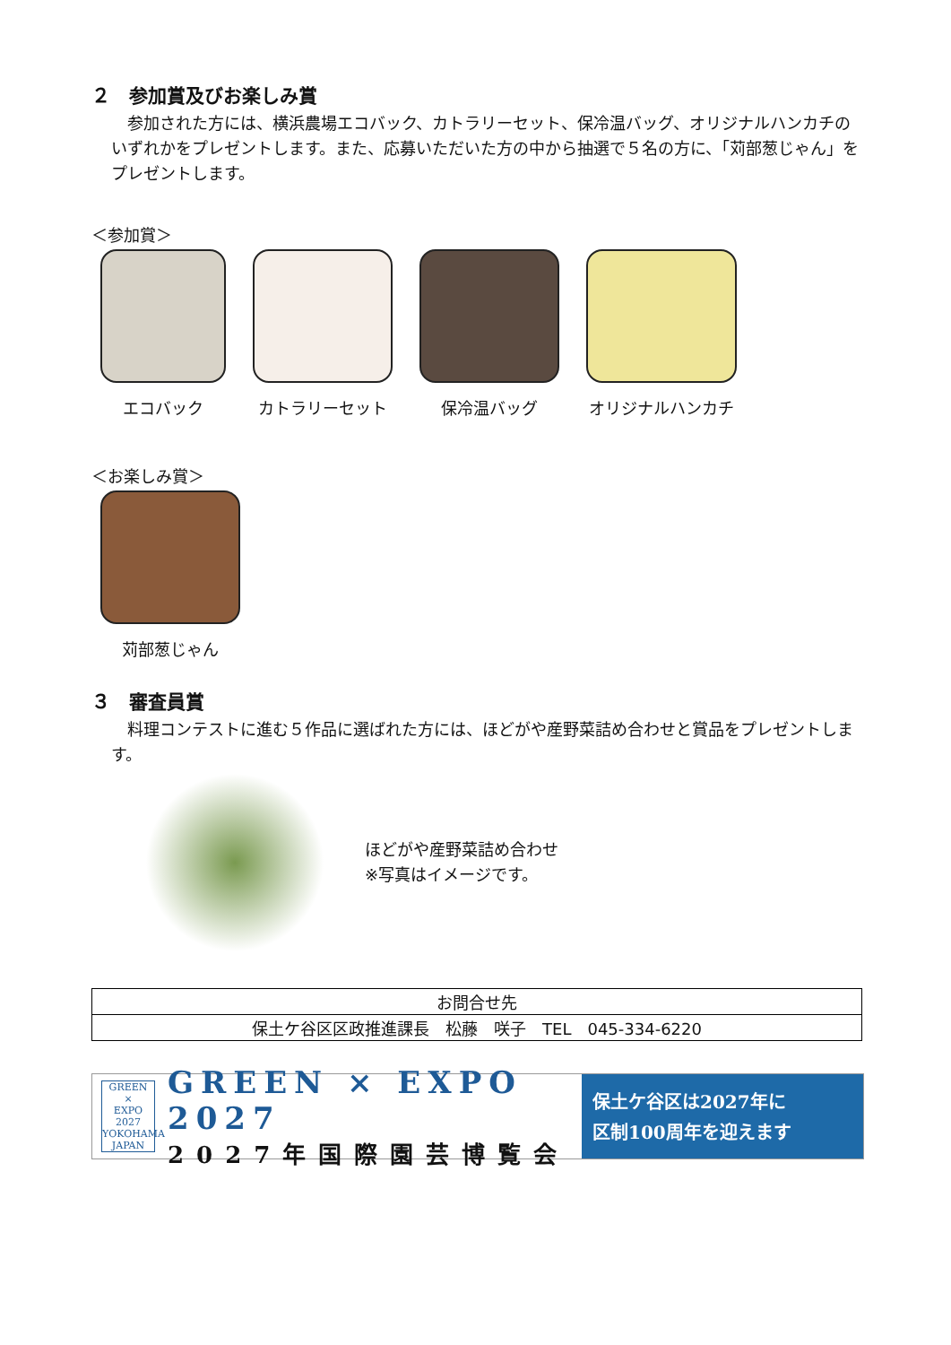２　参加賞及びお楽しみ賞
　参加された方には、横浜農場エコバック、カトラリーセット、保冷温バッグ、オリジナルハンカチのいずれかをプレゼントします。また、応募いただいた方の中から抽選で５名の方に、「苅部葱じゃん」をプレゼントします。
＜参加賞＞
エコバック カトラリーセット 保冷温バッグ オリジナルハンカチ
＜お楽しみ賞＞
苅部葱じゃん
３　審査員賞
　料理コンテストに進む５作品に選ばれた方には、ほどがや産野菜詰め合わせと賞品をプレゼントします。
ほどがや産野菜詰め合わせ
※写真はイメージです。
| お問合せ先 |
| 保土ケ谷区区政推進課長 松藤 咲子 TEL 045-334-6220 |
GREEN
×
EXPO
2027
YOKOHAMA JAPAN
GREEN × EXPO 2027
2027年国際園芸博覧会
保土ケ谷区は2027年に
区制100周年を迎えます